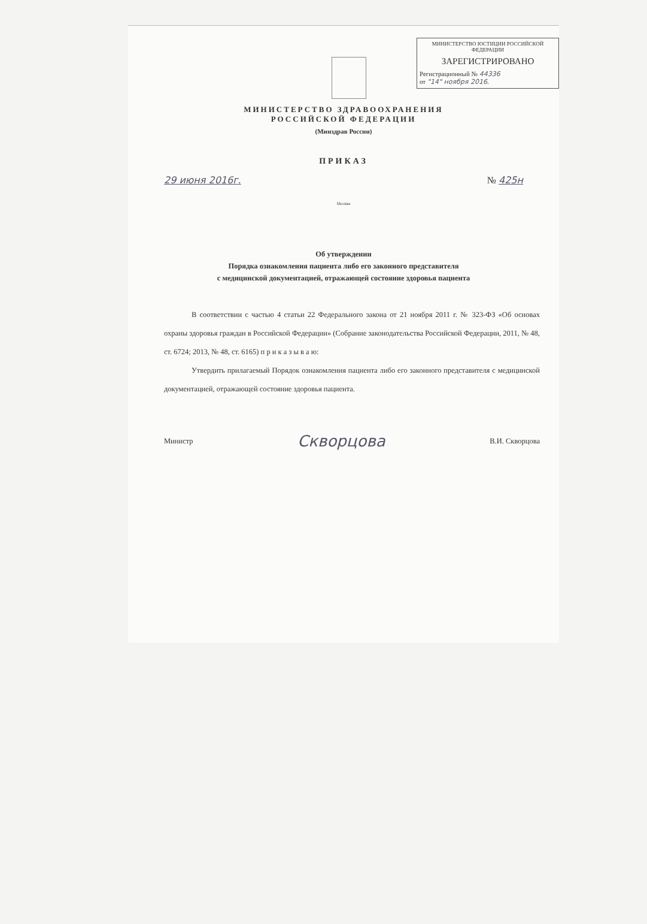МИНИСТЕРСТВО ЮСТИЦИИ РОССИЙСКОЙ ФЕДЕРАЦИИ
ЗАРЕГИСТРИРОВАНО
Регистрационный № 44336
от "14" ноября 2016.
МИНИСТЕРСТВО ЗДРАВООХРАНЕНИЯ
РОССИЙСКОЙ ФЕДЕРАЦИИ
(Минздрав России)
ПРИКАЗ
29 июня 2016г. № 425н
Москва
Об утверждении
Порядка ознакомления пациента либо его законного представителя
с медицинской документацией, отражающей состояние здоровья пациента
В соответствии с частью 4 статьи 22 Федерального закона от 21 ноября 2011 г. № 323-ФЗ «Об основах охраны здоровья граждан в Российской Федерации» (Собрание законодательства Российской Федерации, 2011, № 48, ст. 6724; 2013, № 48, ст. 6165) п р и к а з ы в а ю:
Утвердить прилагаемый Порядок ознакомления пациента либо его законного представителя с медицинской документацией, отражающей состояние здоровья пациента.
Министр Скворцова В.И. Скворцова